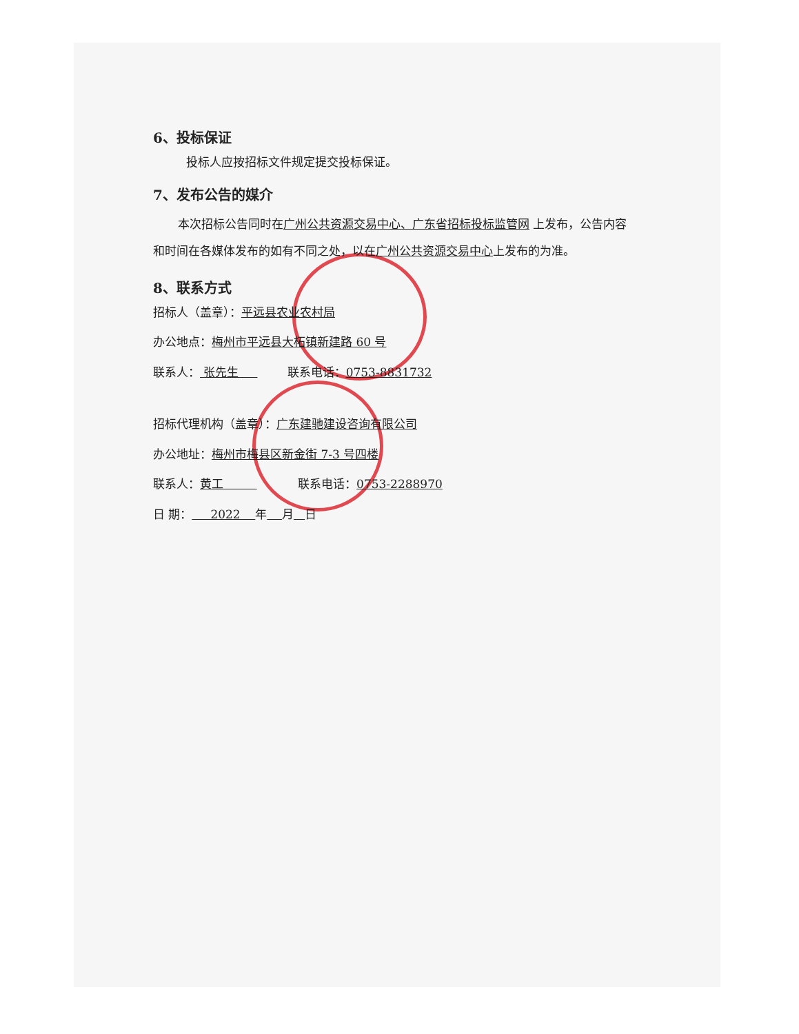6、投标保证
投标人应按招标文件规定提交投标保证。
7、发布公告的媒介
本次招标公告同时在广州公共资源交易中心、广东省招标投标监管网 上发布，公告内容和时间在各媒体发布的如有不同之处，以在广州公共资源交易中心上发布的为准。
8、联系方式
招标人（盖章）：平远县农业农村局
办公地点：梅州市平远县大柘镇新建路 60 号
联系人： 张先生 联系电话：0753-8831732
招标代理机构（盖章）：广东建驰建设咨询有限公司
办公地址：梅州市梅县区新金街 7-3 号四楼
联系人：黄工 联系电话：0753-2288970
日 期： 2022 年 月 日